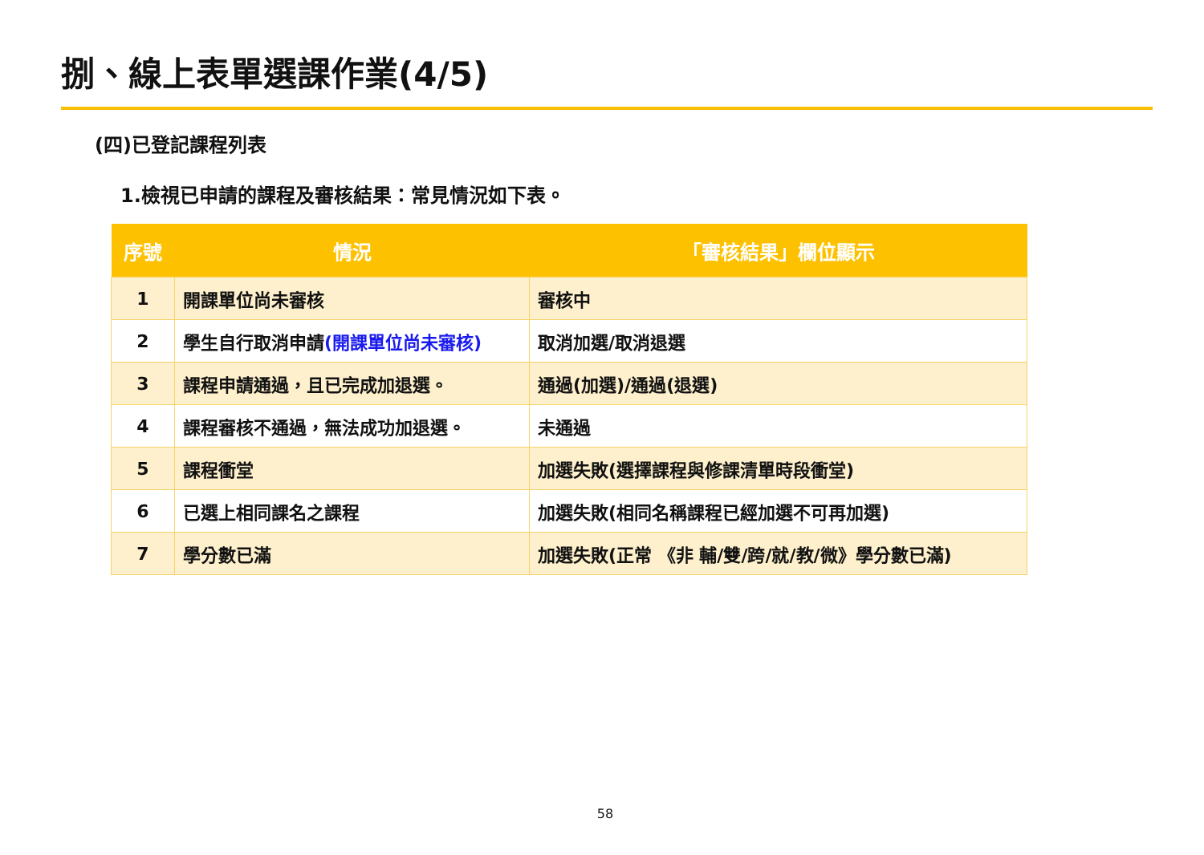捌、線上表單選課作業(4/5)
(四)已登記課程列表
1.檢視已申請的課程及審核結果：常見情況如下表。
| 序號 | 情況 | 「審核結果」欄位顯示 |
| --- | --- | --- |
| 1 | 開課單位尚未審核 | 審核中 |
| 2 | 學生自行取消申請 (開課單位尚未審核) | 取消加選/取消退選 |
| 3 | 課程申請通過，且已完成加退選。 | 通過(加選)/通過(退選) |
| 4 | 課程審核不通過，無法成功加退選。 | 未通過 |
| 5 | 課程衝堂 | 加選失敗(選擇課程與修課清單時段衝堂) |
| 6 | 已選上相同課名之課程 | 加選失敗(相同名稱課程已經加選不可再加選) |
| 7 | 學分數已滿 | 加選失敗(正常 《非 輔/雙/跨/就/教/微》學分數已滿) |
58